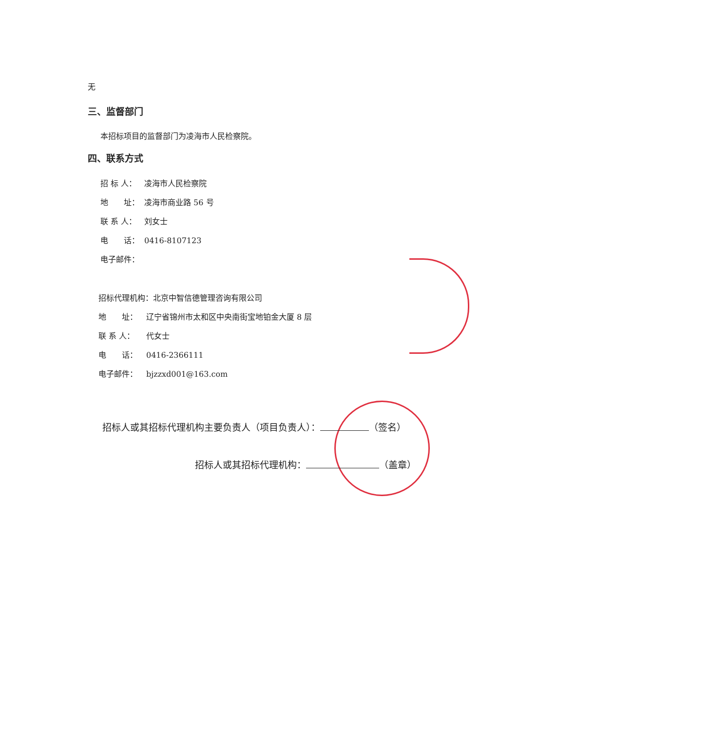无
三、监督部门
本招标项目的监督部门为凌海市人民检察院。
四、联系方式
招 标 人： 凌海市人民检察院
地　　址： 凌海市商业路 56 号
联 系 人： 刘女士
电　　话： 0416-8107123
电子邮件：
招标代理机构：北京中智信德管理咨询有限公司
地　　址： 辽宁省锦州市太和区中央南街宝地铂金大厦 8 层
联 系 人： 代女士
电　　话： 0416-2366111
电子邮件： bjzzxd001@163.com
招标人或其招标代理机构主要负责人（项目负责人）： （签名）
招标人或其招标代理机构： （盖章）